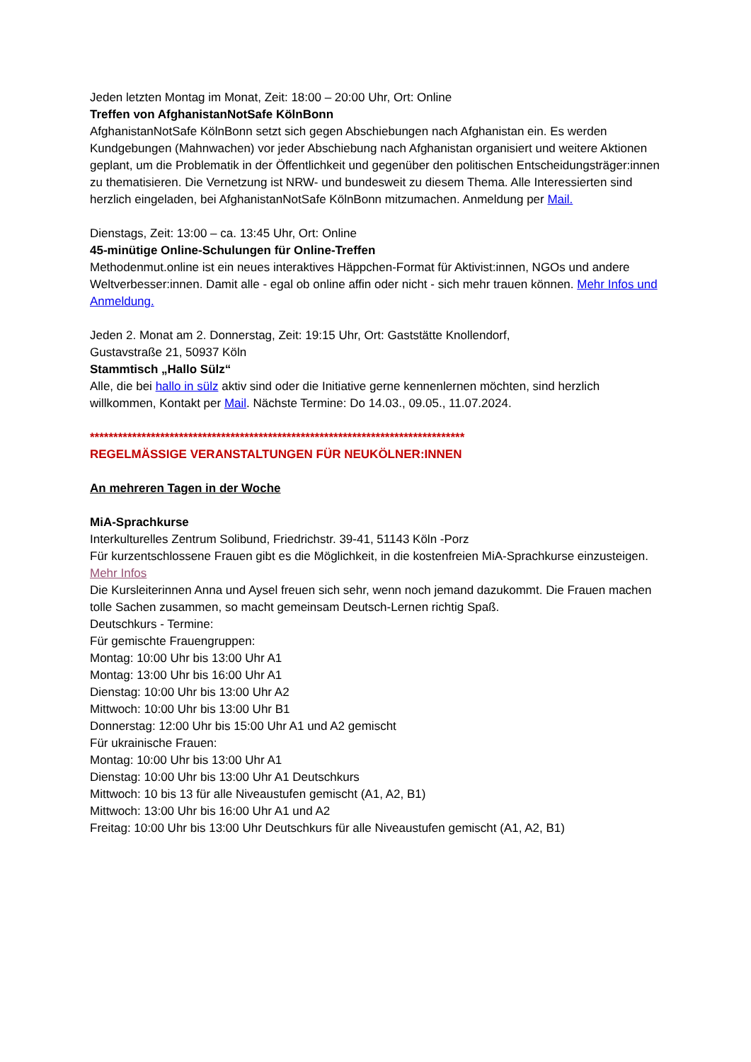Jeden letzten Montag im Monat, Zeit: 18:00 – 20:00 Uhr, Ort: Online
Treffen von AfghanistanNotSafe KölnBonn
AfghanistanNotSafe KölnBonn setzt sich gegen Abschiebungen nach Afghanistan ein. Es werden Kundgebungen (Mahnwachen) vor jeder Abschiebung nach Afghanistan organisiert und weitere Aktionen geplant, um die Problematik in der Öffentlichkeit und gegenüber den politischen Entscheidungsträger:innen zu thematisieren. Die Vernetzung ist NRW- und bundesweit zu diesem Thema. Alle Interessierten sind herzlich eingeladen, bei AfghanistanNotSafe KölnBonn mitzumachen. Anmeldung per Mail.
Dienstags, Zeit: 13:00 – ca. 13:45 Uhr, Ort: Online
45-minütige Online-Schulungen für Online-Treffen
Methodenmut.online ist ein neues interaktives Häppchen-Format für Aktivist:innen, NGOs und andere Weltverbesser:innen. Damit alle - egal ob online affin oder nicht - sich mehr trauen können. Mehr Infos und Anmeldung.
Jeden 2. Monat am 2. Donnerstag, Zeit: 19:15 Uhr, Ort: Gaststätte Knollendorf,
Gustavstraße 21, 50937 Köln
Stammtisch „Hallo Sülz“
Alle, die bei hallo in sülz aktiv sind oder die Initiative gerne kennenlernen möchten, sind herzlich willkommen, Kontakt per Mail. Nächste Termine: Do 14.03., 09.05., 11.07.2024.
********************************************************************************
REGELMÄSSIGE VERANSTALTUNGEN FÜR NEUKÖLNER:INNEN
An mehreren Tagen in der Woche
MiA-Sprachkurse
Interkulturelles Zentrum Solibund, Friedrichstr. 39-41, 51143 Köln -Porz
Für kurzentschlossene Frauen gibt es die Möglichkeit, in die kostenfreien MiA-Sprachkurse einzusteigen. Mehr Infos
Die Kursleiterinnen Anna und Aysel freuen sich sehr, wenn noch jemand dazukommt. Die Frauen machen tolle Sachen zusammen, so macht gemeinsam Deutsch-Lernen richtig Spaß.
Deutschkurs - Termine:
Für gemischte Frauengruppen:
Montag: 10:00 Uhr bis 13:00 Uhr A1
Montag: 13:00 Uhr bis 16:00 Uhr A1
Dienstag: 10:00 Uhr bis 13:00 Uhr A2
Mittwoch: 10:00 Uhr bis 13:00 Uhr B1
Donnerstag: 12:00 Uhr bis 15:00 Uhr A1 und A2 gemischt
Für ukrainische Frauen:
Montag: 10:00 Uhr bis 13:00 Uhr A1
Dienstag: 10:00 Uhr bis 13:00 Uhr A1 Deutschkurs
Mittwoch: 10 bis 13 für alle Niveaustufen gemischt (A1, A2, B1)
Mittwoch: 13:00 Uhr bis 16:00 Uhr A1 und A2
Freitag: 10:00 Uhr bis 13:00 Uhr Deutschkurs für alle Niveaustufen gemischt (A1, A2, B1)